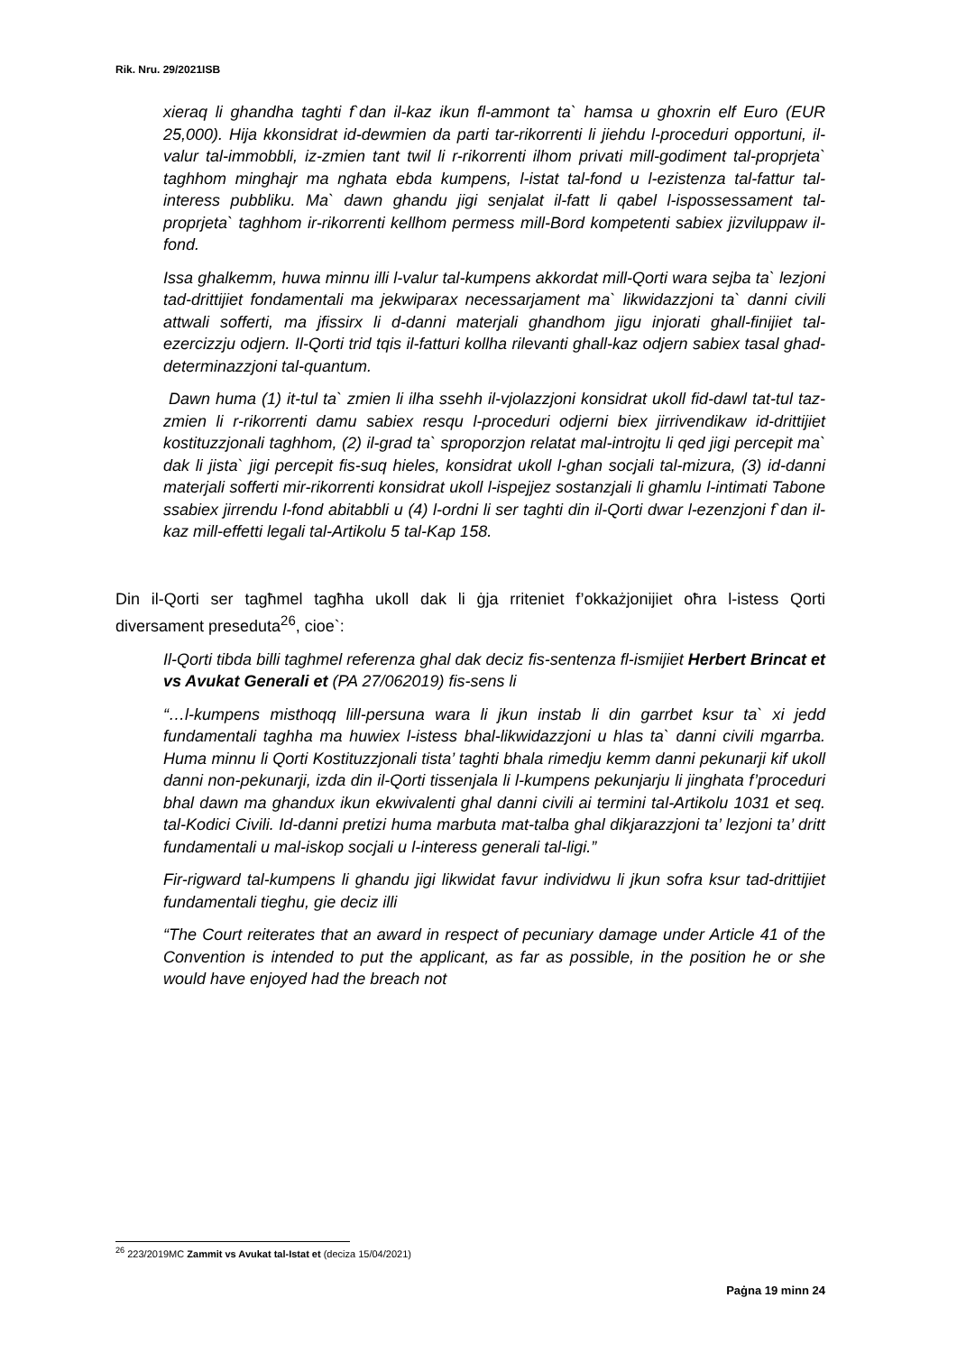Rik. Nru. 29/2021ISB
xieraq li ghandha taghti f`dan il-kaz ikun fl-ammont ta` hamsa u ghoxrin elf Euro (EUR 25,000). Hija kkonsidrat id-dewmien da parti tar-rikorrenti li jiehdu l-proceduri opportuni, il-valur tal-immobbli, iz-zmien tant twil li r-rikorrenti ilhom privati mill-godiment tal-proprjeta` taghhom minghajr ma nghata ebda kumpens, l-istat tal-fond u l-ezistenza tal-fattur tal-interess pubbliku. Ma` dawn ghandu jigi senjalat il-fatt li qabel l-ispossessament tal-proprjeta` taghhom ir-rikorrenti kellhom permess mill-Bord kompetenti sabiex jizviluppaw il-fond.
Issa ghalkemm, huwa minnu illi l-valur tal-kumpens akkordat mill-Qorti wara sejba ta` lezjoni tad-drittijiet fondamentali ma jekwiparax necessarjament ma` likwidazzjoni ta` danni civili attwali sofferti, ma jfissirx li d-danni materjali ghandhom jigu injorati ghall-finijiet tal-ezercizzju odjern. Il-Qorti trid tqis il-fatturi kollha rilevanti ghall-kaz odjern sabiex tasal ghad-determinazzjoni tal-quantum.
Dawn huma (1) it-tul ta` zmien li ilha ssehh il-vjolazzjoni konsidrat ukoll fid-dawl tat-tul taz-zmien li r-rikorrenti damu sabiex resqu l-proceduri odjerni biex jirrivendikaw id-drittijiet kostituzzjonali taghhom, (2) il-grad ta` sproporzjon relatat mal-introjtu li qed jigi percepit ma` dak li jista` jigi percepit fis-suq hieles, konsidrat ukoll l-ghan socjali tal-mizura, (3) id-danni materjali sofferti mir-rikorrenti konsidrat ukoll l-ispejjez sostanzjali li ghamlu l-intimati Tabone ssabiex jirrendu l-fond abitabbli u (4) l-ordni li ser taghti din il-Qorti dwar l-ezenzjoni f`dan il-kaz mill-effetti legali tal-Artikolu 5 tal-Kap 158.
Din il-Qorti ser tagħmel tagħha ukoll dak li ġja rriteniet f’okkażjonijiet oħra l-istess Qorti diversament preseduta<sup>26</sup>, cioe`:
Il-Qorti tibda billi taghmel referenza ghal dak deciz fis-sentenza fl-ismijiet Herbert Brincat et vs Avukat Generali et (PA 27/062019) fis-sens li
“…l-kumpens misthoqq lill-persuna wara li jkun instab li din garrbet ksur ta` xi jedd fundamentali taghha ma huwiex l-istess bhal-likwidazzjoni u hlas ta` danni civili mgarrba. Huma minnu li Qorti Kostituzzjonali tista’ taghti bhala rimedju kemm danni pekunarji kif ukoll danni non-pekunarji, izda din il-Qorti tissenjala li l-kumpens pekunjarju li jinghata f’proceduri bhal dawn ma ghandux ikun ekwivalenti ghal danni civili ai termini tal-Artikolu 1031 et seq. tal-Kodici Civili. Id-danni pretizi huma marbuta mat-talba ghal dikjarazzjoni ta’ lezjoni ta’ dritt fundamentali u mal-iskop socjali u l-interess generali tal-ligi.”
Fir-rigward tal-kumpens li ghandu jigi likwidat favur individwu li jkun sofra ksur tad-drittijiet fundamentali tieghu, gie deciz illi
“The Court reiterates that an award in respect of pecuniary damage under Article 41 of the Convention is intended to put the applicant, as far as possible, in the position he or she would have enjoyed had the breach not
<sup>26</sup> 223/2019MC Zammit vs Avukat tal-Istat et (deciza 15/04/2021)
Paġna 19 minn 24